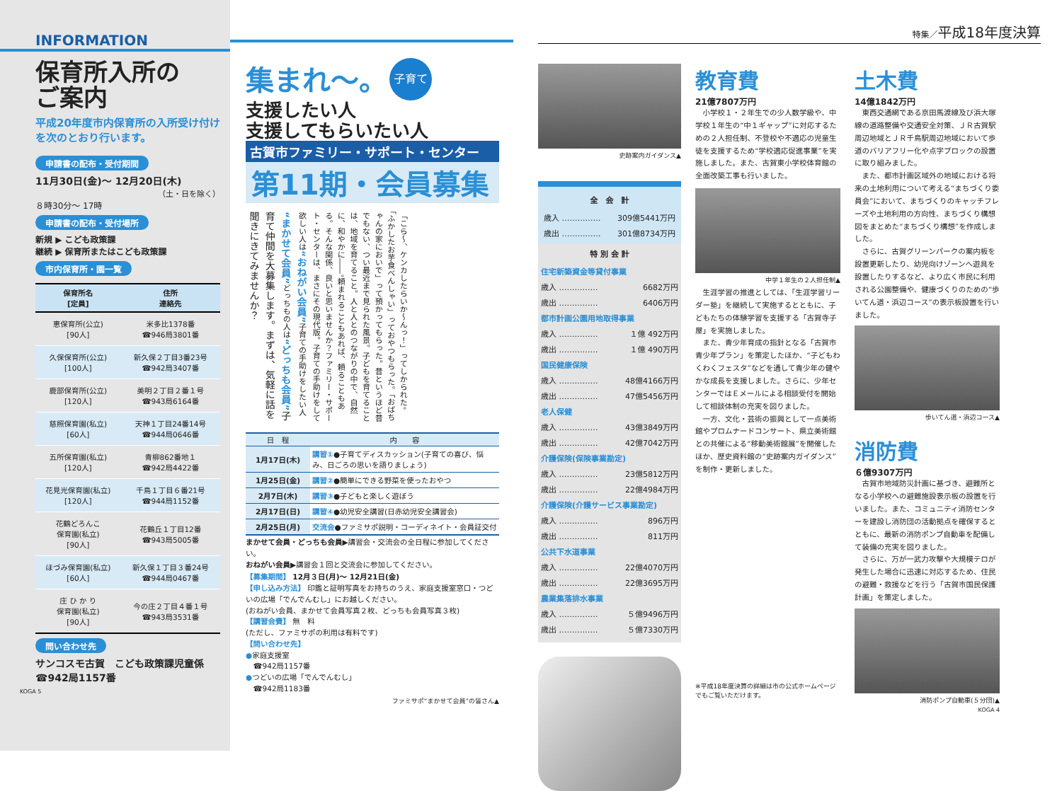INFORMATION
保育所入所の
ご案内
平成20年度市内保育所の入所受け付けを次のとおり行います。
申請書の配布・受付期間
11月30日(金)～ 12月20日(木)
（土・日を除く）
８時30分～ 17時
申請書の配布・受付場所
新規 ▶ こども政策課
継続 ▶ 保育所またはこども政策課
市内保育所・園一覧
| 保育所名 [定員] | 住所 連絡先 |
| --- | --- |
| 恵保育所(公立) [90人] | 米多比1378番 ☎946局3801番 |
| 久保保育所(公立) [100人] | 新久保２丁目3番23号 ☎942局3407番 |
| 鹿部保育所(公立) [120人] | 美明２丁目２番１号 ☎943局6164番 |
| 慈照保育園(私立) [60人] | 天神１丁目24番14号 ☎944局0646番 |
| 五所保育園(私立) [120人] | 青柳862番地１ ☎942局4422番 |
| 花見光保育園(私立) [120人] | 千鳥１丁目６番21号 ☎944局1152番 |
| 花鶴どろんこ 保育園(私立) [90人] | 花鶴丘１丁目12番 ☎943局5005番 |
| ほづみ保育園(私立) [60人] | 新久保１丁目３番24号 ☎944局0467番 |
| 庄 ひ か り 保育園(私立) [90人] | 今の庄２丁目４番１号 ☎943局3531番 |
問い合わせ先
サンコスモ古賀　こども政策課児童係
☎942局1157番
KOGA 5
集まれ～。 子育て
支援したい人
支援してもらいたい人
古賀市ファミリー・サポート・センター
第11期・会員募集
「こら～、ケンカしたらいか～んっ！」ってしかられた。「ふかしたお芋食べんしゃい」っておやつもらった。「おばちゃんの家においで」って預かってもらった。昔というほど昔でもない、つい最近まで見られた風景。子どもを育てることは、地域を育てること。人と人とのつながりの中で、自然に、和やかに――。頼まれることもあれば、頼ることもある。そんな関係、良いと思いませんか？ファミリー・サポート・センターは、まさにその現代版。子育ての手助けをして欲しい人は“おねがい会員”子育ての手助けをしたい人“まかせて会員”どっちもの人は“どっちも会員”子育て仲間を大募集します。まずは、気軽に話を聞きにきてみませんか？
| 日 程 | 内 容 |
| --- | --- |
| 1月17日(木) | 講習① ●子育てディスカッション(子育ての喜び、悩み、日ごろの思いを語りましょう) |
| 1月25日(金) | 講習② ●簡単にできる野菜を使ったおやつ |
| 2月7日(木) | 講習③ ●子どもと楽しく遊ぼう |
| 2月17日(日) | 講習④ ●幼児安全講習(日赤幼児安全講習会) |
| 2月25日(月) | 交流会 ●ファミサポ説明・コーディネイト・会員証交付 |
まかせて会員・どっちも会員▶講習会・交流会の全日程に参加してください。
おねがい会員▶講習会１回と交流会に参加してください。
【募集期間】 12月３日(月)～ 12月21日(金)
【申し込み方法】 印鑑と証明写真をお持ちのうえ、家庭支援室窓口・つどいの広場「でんでんむし」にお越しください。
(おねがい会員、まかせて会員写真２枚、どっちも会員写真３枚)
【講習会費】 無　料
(ただし、ファミサポの利用は有料です)
【問い合わせ先】
●家庭支援室
　☎942局1157番
●つどいの広場「でんでんむし」
　☎942局1183番
ファミサポ“まかせて会員”の皆さん▲
特集／平成18年度決算
史跡案内ガイダンス▲
全　会　計
歳入 …………… 309億5441万円
歳出 …………… 301億8734万円
特 別 会 計
住宅新築資金等貸付事業
歳入 …………… 6682万円
歳出 …………… 6406万円
都市計画公園用地取得事業
歳入 …………… １億 492万円
歳出 …………… １億 490万円
国民健康保険
歳入 …………… 48億4166万円
歳出 …………… 47億5456万円
老人保健
歳入 …………… 43億3849万円
歳出 …………… 42億7042万円
介護保険(保険事業勘定)
歳入 …………… 23億5812万円
歳出 …………… 22億4984万円
介護保険(介護サービス事業勘定)
歳入 …………… 896万円
歳出 …………… 811万円
公共下水道事業
歳入 …………… 22億4070万円
歳出 …………… 22億3695万円
農業集落排水事業
歳入 …………… ５億9496万円
歳出 …………… ５億7330万円
教育費
21億7807万円
小学校１・２年生での少人数学級や、中学校１年生の“中１ギャップ”に対応するための２人担任制、不登校や不適応の児童生徒を支援するため“学校適応促進事業”を実施しました。また、古賀東小学校体育館の全面改築工事も行いました。
中学１年生の２人担任制▲
生涯学習の推進としては、「生涯学習リーダー塾」を継続して実施するとともに、子どもたちの体験学習を支援する「古賀寺子屋」を実施しました。
また、青少年育成の指針となる「古賀市青少年プラン」を策定したほか、“子どもわくわくフェスタ”などを通して青少年の健やかな成長を支援しました。さらに、少年センターではＥメールによる相談受付を開始して相談体制の充実を図りました。
一方、文化・芸術の振興として一点美術館やプロムナードコンサート、県立美術館との共催による“移動美術館展”を開催したほか、歴史資料館の“史跡案内ガイダンス”を制作・更新しました。
※平成18年度決算の詳細は市の公式ホームページでもご覧いただけます。
土木費
14億1842万円
東西交通網である京田馬渡線及び浜大塚線の道路整備や交通安全対策、ＪＲ古賀駅周辺地域とＪＲ千鳥駅周辺地域において歩道のバリアフリー化や点字ブロックの設置に取り組みました。
また、都市計画区域外の地域における将来の土地利用について考える“まちづくり委員会”において、まちづくりのキャッチフレーズや土地利用の方向性、まちづくり構想図をまとめた“まちづくり構想”を作成しました。
さらに、古賀グリーンパークの案内板を設置更新したり、幼児向けゾーンへ遊具を設置したりするなど、より広く市民に利用される公園整備や、健康づくりのための“歩いてん道・浜辺コース”の表示板設置を行いました。
歩いてん道・浜辺コース▲
消防費
６億9307万円
古賀市地域防災計画に基づき、避難所となる小学校への避難施設表示板の設置を行いました。また、コミュニティ消防センターを建設し消防団の活動拠点を確保するとともに、最新の消防ポンプ自動車を配備して装備の充実を図りました。
さらに、万が一武力攻撃や大規模テロが発生した場合に迅速に対応するため、住民の避難・救援などを行う「古賀市国民保護計画」を策定しました。
消防ポンプ自動車(５分団)▲
KOGA 4